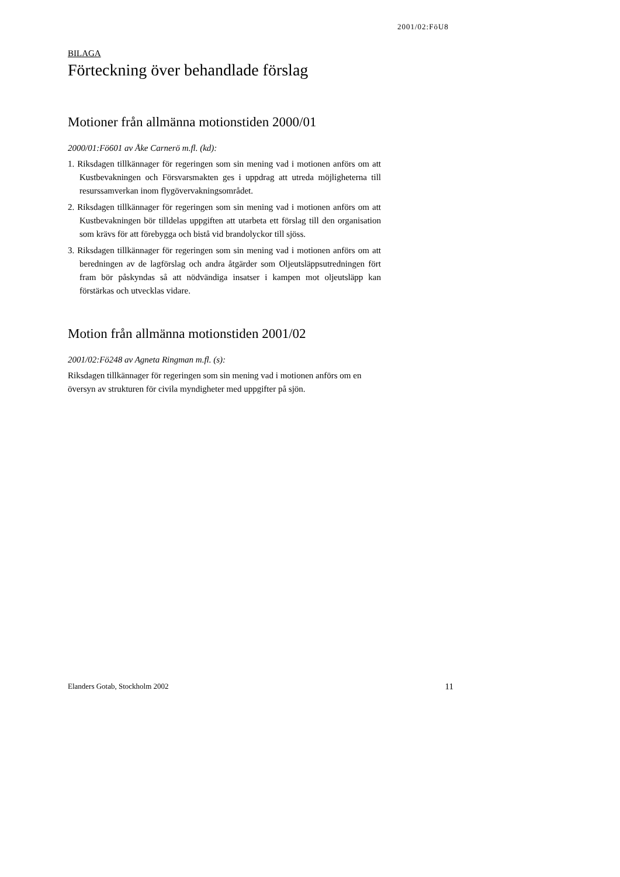2001/02:FöU8
BILAGA
Förteckning över behandlade förslag
Motioner från allmänna motionstiden 2000/01
2000/01:Fö601 av Åke Carnerö m.fl. (kd):
1. Riksdagen tillkännager för regeringen som sin mening vad i motionen anförs om att Kustbevakningen och Försvarsmakten ges i uppdrag att utreda möjligheterna till resurssamverkan inom flygövervakningsområdet.
2. Riksdagen tillkännager för regeringen som sin mening vad i motionen anförs om att Kustbevakningen bör tilldelas uppgiften att utarbeta ett förslag till den organisation som krävs för att förebygga och bistå vid brandolyckor till sjöss.
3. Riksdagen tillkännager för regeringen som sin mening vad i motionen anförs om att beredningen av de lagförslag och andra åtgärder som Oljeutsläppsutredningen fört fram bör påskyndas så att nödvändiga insatser i kampen mot oljeutsläpp kan förstärkas och utvecklas vidare.
Motion från allmänna motionstiden 2001/02
2001/02:Fö248 av Agneta Ringman m.fl. (s):
Riksdagen tillkännager för regeringen som sin mening vad i motionen anförs om en översyn av strukturen för civila myndigheter med uppgifter på sjön.
Elanders Gotab, Stockholm 2002 11